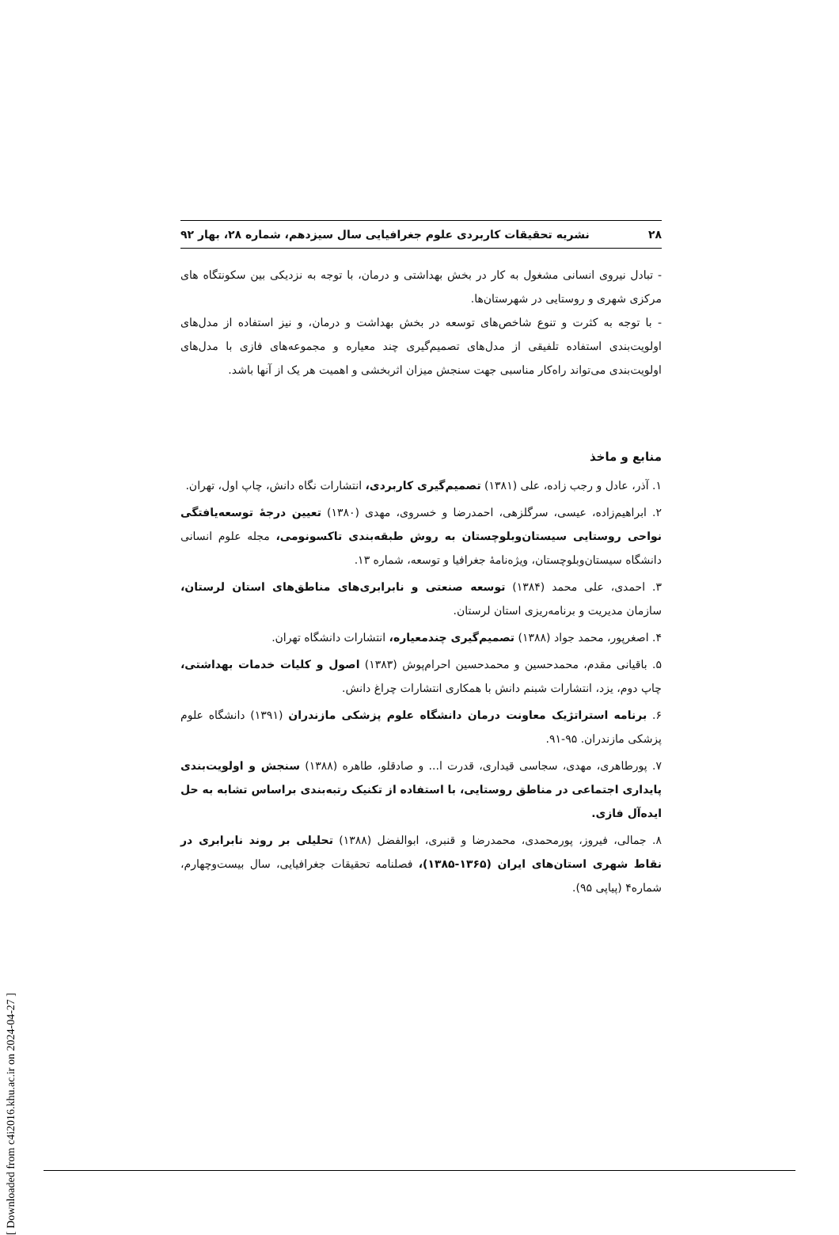۲۸ نشریه تحقیقات کاربردی علوم جغرافیایی سال سیزدهم، شماره ۲۸، بهار ۹۲
- تبادل نیروی انسانی مشغول به کار در بخش بهداشتی و درمان، با توجه به نزدیکی بین سکونتگاه های مرکزی شهری و روستایی در شهرستان‌ها.
- با توجه به کثرت و تنوع شاخص‌های توسعه در بخش بهداشت و درمان، و نیز استفاده از مدل‌های اولویت‌بندی استفاده تلفیقی از مدل‌های تصمیم‌گیری چند معیاره و مجموعه‌های فازی با مدل‌های اولویت‌بندی می‌تواند راه‌کار مناسبی جهت سنجش میزان اثربخشی و اهمیت هر یک از آنها باشد.
منابع و ماخذ
۱. آذر، عادل و رجب زاده، علی (۱۳۸۱) تصمیم‌گیری کاربردی، انتشارات نگاه دانش، چاپ اول، تهران.
۲. ابراهیم‌زاده، عیسی، سرگلزهی، احمدرضا و خسروی، مهدی (۱۳۸۰) تعیین درجهٔ توسعه‌یافتگی نواحی روستایی سیستان‌وبلوچستان به روش طبقه‌بندی تاکسونومی، مجله علوم انسانی دانشگاه سیستان‌وبلوچستان، ویژه‌نامهٔ جغرافیا و توسعه، شماره ۱۳.
۳. احمدی، علی محمد (۱۳۸۴) توسعه صنعتی و نابرابری‌های مناطق‌های استان لرستان، سازمان مدیریت و برنامه‌ریزی استان لرستان.
۴. اصغرپور، محمد جواد (۱۳۸۸) تصمیم‌گیری چندمعیاره، انتشارات دانشگاه تهران.
۵. باقیانی مقدم، محمدحسین و محمدحسین احرام‌پوش (۱۳۸۳) اصول و کلیات خدمات بهداشتی، چاپ دوم، یزد، انتشارات شبنم دانش با همکاری انتشارات چراغ دانش.
۶. برنامه استراتژیک معاونت درمان دانشگاه علوم پزشکی مازندران (۱۳۹۱) دانشگاه علوم پزشکی مازندران. ۹۵-۹۱.
۷. پورطاهری، مهدی، سجاسی قیداری، قدرت ا... و صادقلو، طاهره (۱۳۸۸) سنجش و اولویت‌بندی پایداری اجتماعی در مناطق روستایی، با استفاده از تکنیک رتبه‌بندی براساس تشابه به حل ایده‌آل فازی.
۸. جمالی، فیروز، پورمحمدی، محمدرضا و قنبری، ابوالفضل (۱۳۸۸) تحلیلی بر روند نابرابری در نقاط شهری استان‌های ایران (۱۳۶۵-۱۳۸۵)، فصلنامه تحقیقات جغرافیایی، سال بیست‌وچهارم، شماره۴ (پیاپی ۹۵).
[ Downloaded from c4i2016.khu.ac.ir on 2024-04-27 ]